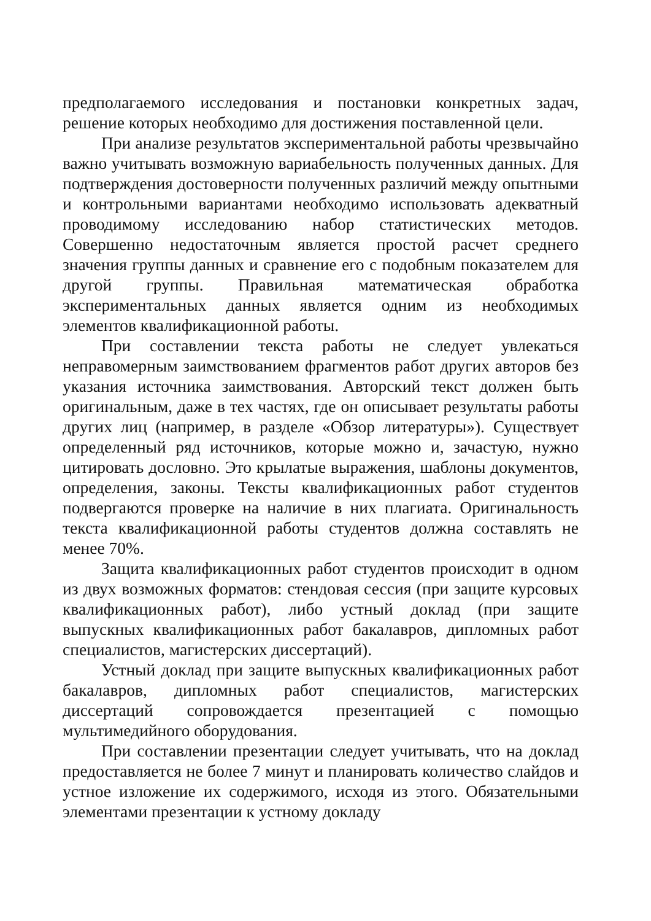предполагаемого исследования и постановки конкретных задач, решение которых необходимо для достижения поставленной цели.
При анализе результатов экспериментальной работы чрезвычайно важно учитывать возможную вариабельность полученных данных. Для подтверждения достоверности полученных различий между опытными и контрольными вариантами необходимо использовать адекватный проводимому исследованию набор статистических методов. Совершенно недостаточным является простой расчет среднего значения группы данных и сравнение его с подобным показателем для другой группы. Правильная математическая обработка экспериментальных данных является одним из необходимых элементов квалификационной работы.
При составлении текста работы не следует увлекаться неправомерным заимствованием фрагментов работ других авторов без указания источника заимствования. Авторский текст должен быть оригинальным, даже в тех частях, где он описывает результаты работы других лиц (например, в разделе «Обзор литературы»). Существует определенный ряд источников, которые можно и, зачастую, нужно цитировать дословно. Это крылатые выражения, шаблоны документов, определения, законы. Тексты квалификационных работ студентов подвергаются проверке на наличие в них плагиата. Оригинальность текста квалификационной работы студентов должна составлять не менее 70%.
Защита квалификационных работ студентов происходит в одном из двух возможных форматов: стендовая сессия (при защите курсовых квалификационных работ), либо устный доклад (при защите выпускных квалификационных работ бакалавров, дипломных работ специалистов, магистерских диссертаций).
Устный доклад при защите выпускных квалификационных работ бакалавров, дипломных работ специалистов, магистерских диссертаций сопровождается презентацией с помощью мультимедийного оборудования.
При составлении презентации следует учитывать, что на доклад предоставляется не более 7 минут и планировать количество слайдов и устное изложение их содержимого, исходя из этого. Обязательными элементами презентации к устному докладу